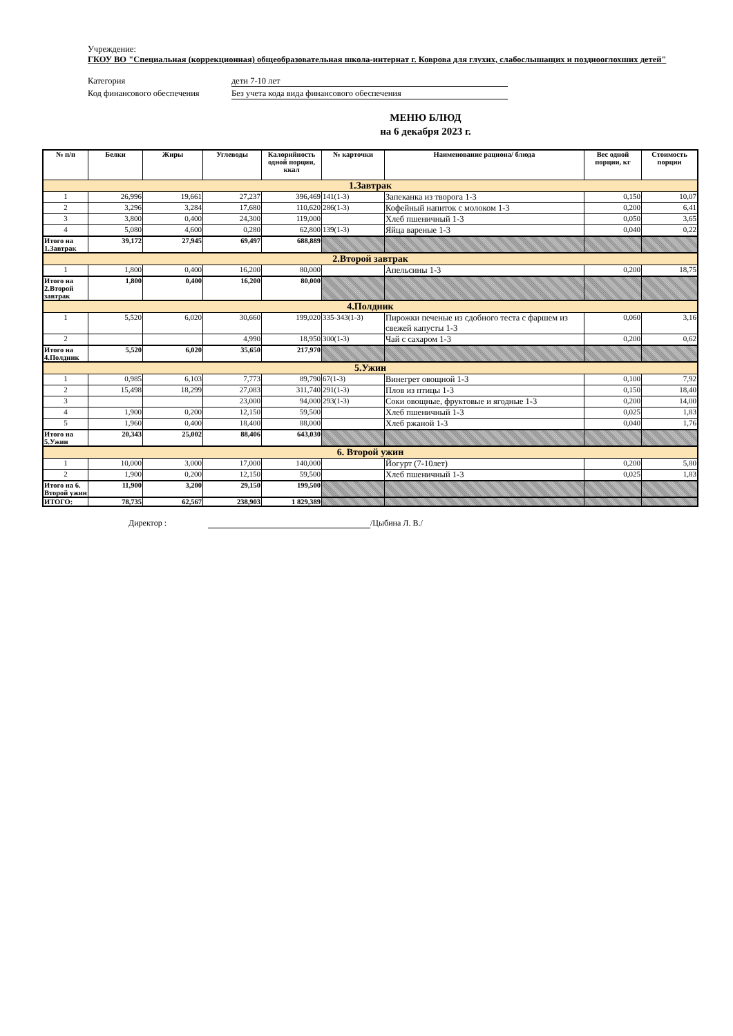Учреждение:
ГКОУ ВО "Специальная (коррекционная) общеобразовательная школа-интернат г. Коврова для глухих, слабослышащих и позднооглохших детей"
Категория дети 7-10 лет
Код финансового обеспечения Без учета кода вида финансового обеспечения
МЕНЮ БЛЮД
на 6 декабря 2023 г.
| № п/п | Белки | Жиры | Углеводы | Калорийность одной порции, ккал | № карточки | Наименование рациона/ блюда | Вес одной порции, кг | Стоимость порции |
| --- | --- | --- | --- | --- | --- | --- | --- | --- |
| 1.Завтрак | | | | | | | | |
| 1 | 26,996 | 19,661 | 27,237 | 396,469 | 141(1-3) | Запеканка из творога 1-3 | 0,150 | 10,07 |
| 2 | 3,296 | 3,284 | 17,680 | 110,620 | 286(1-3) | Кофейный напиток с молоком 1-3 | 0,200 | 6,41 |
| 3 | 3,800 | 0,400 | 24,300 | 119,000 | | Хлеб пшеничный 1-3 | 0,050 | 3,65 |
| 4 | 5,080 | 4,600 | 0,280 | 62,800 | 139(1-3) | Яйца вареные 1-3 | 0,040 | 0,22 |
| Итого на 1.Завтрак | 39,172 | 27,945 | 69,497 | 688,889 | | | | |
| 2.Второй завтрак | | | | | | | | |
| 1 | 1,800 | 0,400 | 16,200 | 80,000 | | Апельсины 1-3 | 0,200 | 18,75 |
| Итого на 2.Второй завтрак | 1,800 | 0,400 | 16,200 | 80,000 | | | | |
| 4.Полдник | | | | | | | | |
| 1 | 5,520 | 6,020 | 30,660 | 199,020 | 335-343(1-3) | Пирожки печеные из сдобного теста с фаршем из свежей капусты 1-3 | 0,060 | 3,16 |
| 2 | | | 4,990 | 18,950 | 300(1-3) | Чай с сахаром 1-3 | 0,200 | 0,62 |
| Итого на 4.Полдник | 5,520 | 6,020 | 35,650 | 217,970 | | | | |
| 5.Ужин | | | | | | | | |
| 1 | 0,985 | 6,103 | 7,773 | 89,790 | 67(1-3) | Винегрет овощной 1-3 | 0,100 | 7,92 |
| 2 | 15,498 | 18,299 | 27,083 | 311,740 | 291(1-3) | Плов из птицы 1-3 | 0,150 | 18,40 |
| 3 | | | 23,000 | 94,000 | 293(1-3) | Соки овощные, фруктовые и ягодные 1-3 | 0,200 | 14,00 |
| 4 | 1,900 | 0,200 | 12,150 | 59,500 | | Хлеб пшеничный 1-3 | 0,025 | 1,83 |
| 5 | 1,960 | 0,400 | 18,400 | 88,000 | | Хлеб ржаной 1-3 | 0,040 | 1,76 |
| Итого на 5.Ужин | 20,343 | 25,002 | 88,406 | 643,030 | | | | |
| 6. Второй ужин | | | | | | | | |
| 1 | 10,000 | 3,000 | 17,000 | 140,000 | | Йогурт (7-10лет) | 0,200 | 5,80 |
| 2 | 1,900 | 0,200 | 12,150 | 59,500 | | Хлеб пшеничный 1-3 | 0,025 | 1,83 |
| Итого на 6. Второй ужин | 11,900 | 3,200 | 29,150 | 199,500 | | | | |
| ИТОГО: | 78,735 | 62,567 | 238,903 | 1 829,389 | | | | |
Директор : /Цыбина Л. В./